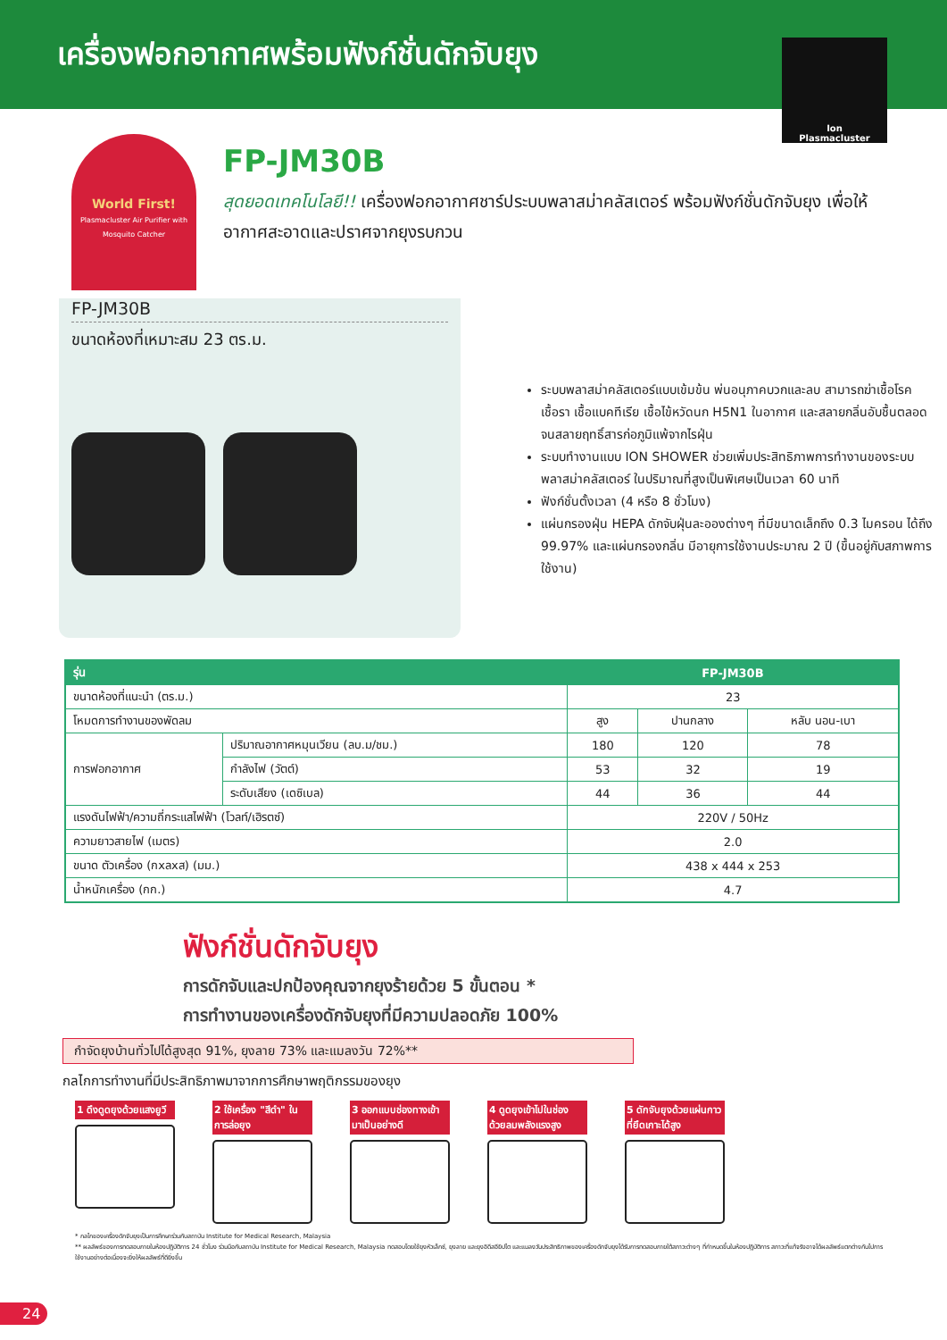เครื่องฟอกอากาศพร้อมฟังก์ชั่นดักจับยุง
Ion
Plasmacluster
World First!
Plasmacluster Air Purifier with Mosquito Catcher
FP-JM30B
สุดยอดเทคโนโลยี!! เครื่องฟอกอากาศชาร์ประบบพลาสม่าคลัสเตอร์ พร้อมฟังก์ชั่นดักจับยุง เพื่อให้อากาศสะอาดและปราศจากยุงรบกวน
FP-JM30B
ขนาดห้องที่เหมาะสม 23 ตร.ม.
ระบบพลาสม่าคลัสเตอร์แบบเข้มข้น พ่นอนุภาคบวกและลบ สามารถฆ่าเชื้อโรค เชื้อรา เชื้อแบคทีเรีย เชื้อไข้หวัดนก H5N1 ในอากาศ และสลายกลิ่นอับชื้นตลอดจนสลายฤทธิ์สารก่อภูมิแพ้จากไรฝุ่น
ระบบทำงานแบบ ION SHOWER ช่วยเพิ่มประสิทธิภาพการทำงานของระบบพลาสม่าคลัสเตอร์ ในปริมาณที่สูงเป็นพิเศษเป็นเวลา 60 นาที
ฟังก์ชั่นตั้งเวลา (4 หรือ 8 ชั่วโมง)
แผ่นกรองฝุ่น HEPA ดักจับฝุ่นละอองต่างๆ ที่มีขนาดเล็กถึง 0.3 ไมครอน ได้ถึง 99.97% และแผ่นกรองกลิ่น มีอายุการใช้งานประมาณ 2 ปี (ขึ้นอยู่กับสภาพการใช้งาน)
| รุ่น | | FP-JM30B | | |
| --- | --- | --- | --- | --- |
| ขนาดห้องที่แนะนำ (ตร.ม.) | | 23 | | |
| โหมดการทำงานของพัดลม | | สูง | ปานกลาง | หลับ นอน-เบา |
| การฟอกอากาศ | ปริมาณอากาศหมุนเวียน (ลบ.ม/ชม.) | 180 | 120 | 78 |
| | กำลังไฟ (วัตต์) | 53 | 32 | 19 |
| | ระดับเสียง (เดซิเบล) | 44 | 36 | 44 |
| แรงดันไฟฟ้า/ความถี่กระแสไฟฟ้า (โวลท์/เฮิรตซ์) | | 220V / 50Hz | | |
| ความยาวสายไฟ (เมตร) | | 2.0 | | |
| ขนาด ตัวเครื่อง (กxลxส) (มม.) | | 438 x 444 x 253 | | |
| น้ำหนักเครื่อง (กก.) | | 4.7 | | |
ฟังก์ชั่นดักจับยุง
การดักจับและปกป้องคุณจากยุงร้ายด้วย 5 ขั้นตอน *
การทำงานของเครื่องดักจับยุงที่มีความปลอดภัย 100%
กำจัดยุงบ้านทั่วไปได้สูงสุด 91%, ยุงลาย 73% และแมลงวัน 72%**
กลไกการทำงานที่มีประสิทธิภาพมาจากการศึกษาพฤติกรรมของยุง
1 ดึงดูดยุงด้วยแสงยูวี
2 ใช้เครื่อง "สีดำ" ในการล่อยุง
3 ออกแบบช่องทางเข้ามาเป็นอย่างดี
4 ดูดยุงเข้าไปในช่องด้วยลมพลังแรงสูง
5 ดักจับยุงด้วยแผ่นกาวที่ยึดเกาะได้สูง
* กลไกของเครื่องดักจับยุงเป็นการศึกษาร่วมกับสถาบัน Institute for Medical Research, Malaysia
** ผลลัพธ์ของการทดสอบภายในห้องปฏิบัติการ 24 ชั่วโมง ร่วมมือกับสถาบัน Institute for Medical Research, Malaysia ทดสอบโดยใช้ยุงหัวเล็กซ์, ยุงลาย และยุงอิดีสอียิปไต และแมลงวันประสิทธิภาพของเครื่องดักจับยุงได้รับการทดสอบภายใต้สภาวะต่างๆ ที่กำหนดขึ้นในห้องปฏิบัติการ สภาวะที่แท้จริงอาจได้ผลลัพธ์แตกต่างกันไปการใช้งานอย่างต่อเนื่องจะยิ่งให้ผลลัพธ์ที่ดียิ่งขึ้น
24